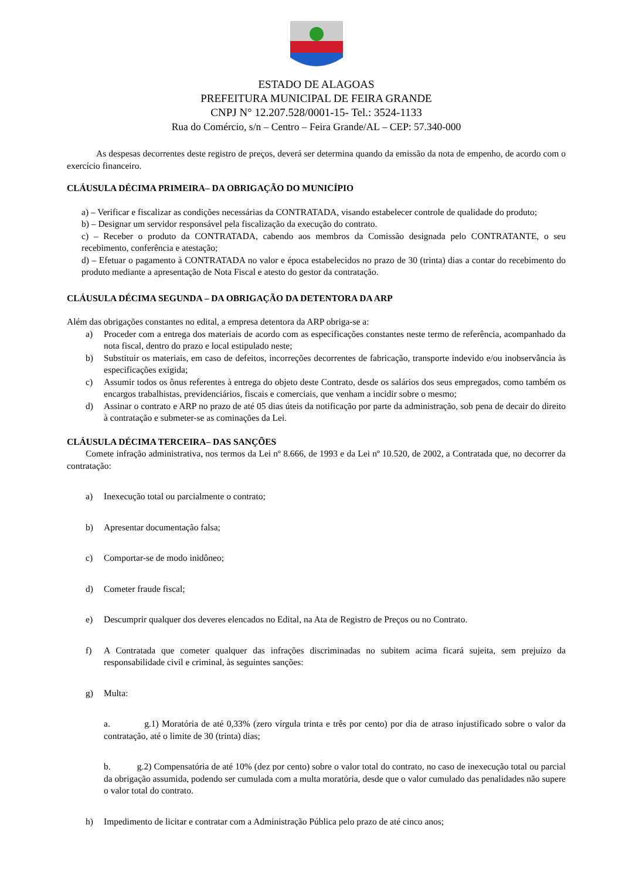ESTADO DE ALAGOAS
PREFEITURA MUNICIPAL DE FEIRA GRANDE
CNPJ N° 12.207.528/0001-15- Tel.: 3524-1133
Rua do Comércio, s/n – Centro – Feira Grande/AL – CEP: 57.340-000
As despesas decorrentes deste registro de preços, deverá ser determina quando da emissão da nota de empenho, de acordo com o exercício financeiro.
CLÁUSULA DÉCIMA PRIMEIRA– DA OBRIGAÇÃO DO MUNICÍPIO
a) – Verificar e fiscalizar as condições necessárias da CONTRATADA, visando estabelecer controle de qualidade do produto;
b) – Designar um servidor responsável pela fiscalização da execução do contrato.
c) – Receber o produto da CONTRATADA, cabendo aos membros da Comissão designada pelo CONTRATANTE, o seu recebimento, conferência e atestação;
d) – Efetuar o pagamento à CONTRATADA no valor e época estabelecidos no prazo de 30 (trinta) dias a contar do recebimento do produto mediante a apresentação de Nota Fiscal e atesto do gestor da contratação.
CLÁUSULA DÉCIMA SEGUNDA – DA OBRIGAÇÃO DA DETENTORA DA ARP
Além das obrigações constantes no edital, a empresa detentora da ARP obriga-se a:
a) Proceder com a entrega dos materiais de acordo com as especificações constantes neste termo de referência, acompanhado da nota fiscal, dentro do prazo e local estipulado neste;
b) Substituir os materiais, em caso de defeitos, incorreções decorrentes de fabricação, transporte indevido e/ou inobservância às especificações exigida;
c) Assumir todos os ônus referentes à entrega do objeto deste Contrato, desde os salários dos seus empregados, como também os encargos trabalhistas, previdenciários, fiscais e comerciais, que venham a incidir sobre o mesmo;
d) Assinar o contrato e ARP no prazo de até 05 dias úteis da notificação por parte da administração, sob pena de decair do direito à contratação e submeter-se as cominações da Lei.
CLÁUSULA DÉCIMA TERCEIRA– DAS SANÇÕES
Comete infração administrativa, nos termos da Lei nº 8.666, de 1993 e da Lei nº 10.520, de 2002, a Contratada que, no decorrer da contratação:
a) Inexecução total ou parcialmente o contrato;
b) Apresentar documentação falsa;
c) Comportar-se de modo inidôneo;
d) Cometer fraude fiscal;
e) Descumprir qualquer dos deveres elencados no Edital, na Ata de Registro de Preços ou no Contrato.
f) A Contratada que cometer qualquer das infrações discriminadas no subitem acima ficará sujeita, sem prejuízo da responsabilidade civil e criminal, às seguintes sanções:
g) Multa:
a. g.1) Moratória de até 0,33% (zero vírgula trinta e três por cento) por dia de atraso injustificado sobre o valor da contratação, até o limite de 30 (trinta) dias;
b. g.2) Compensatória de até 10% (dez por cento) sobre o valor total do contrato, no caso de inexecução total ou parcial da obrigação assumida, podendo ser cumulada com a multa moratória, desde que o valor cumulado das penalidades não supere o valor total do contrato.
h) Impedimento de licitar e contratar com a Administração Pública pelo prazo de até cinco anos;